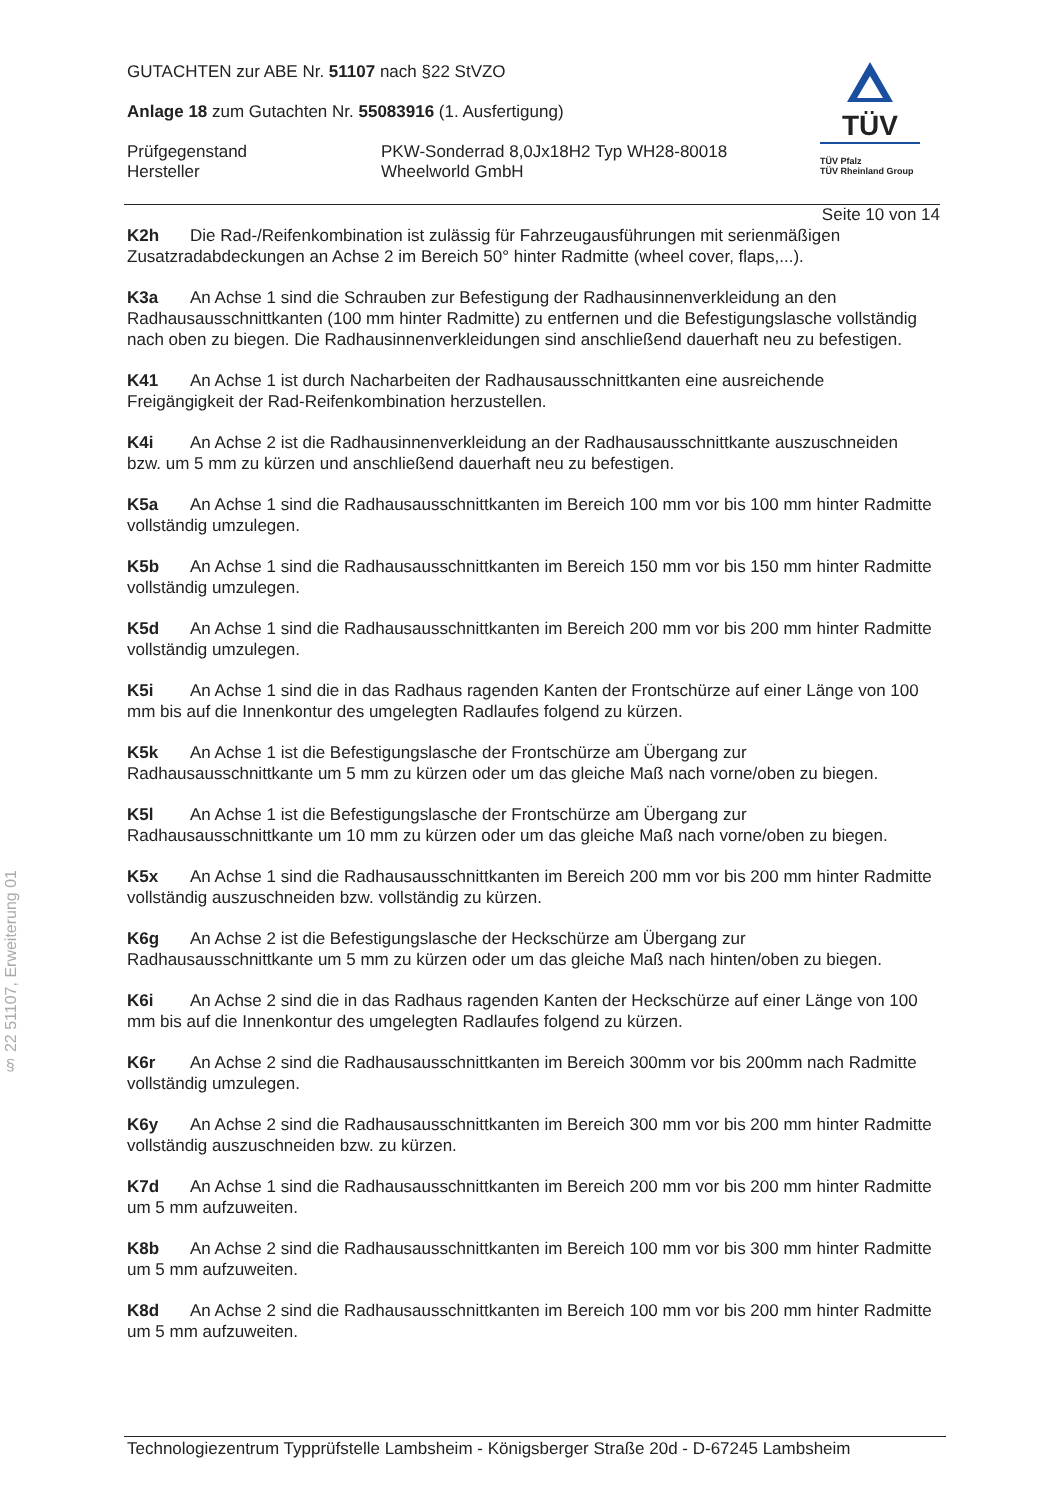TÜV
TÜV Pfalz
TÜV Rheinland Group
GUTACHTEN zur ABE Nr. 51107 nach §22 StVZO
Anlage 18 zum Gutachten Nr. 55083916 (1. Ausfertigung)
Prüfgegenstand PKW-Sonderrad 8,0Jx18H2 Typ WH28-80018
Hersteller Wheelworld GmbH
Seite 10 von 14
K2h Die Rad-/Reifenkombination ist zulässig für Fahrzeugausführungen mit serienmäßigen Zusatzradabdeckungen an Achse 2 im Bereich 50° hinter Radmitte (wheel cover, flaps,...).
K3a An Achse 1 sind die Schrauben zur Befestigung der Radhausinnenverkleidung an den Radhausausschnittkanten (100 mm hinter Radmitte) zu entfernen und die Befestigungslasche vollständig nach oben zu biegen. Die Radhausinnenverkleidungen sind anschließend dauerhaft neu zu befestigen.
K41 An Achse 1 ist durch Nacharbeiten der Radhausausschnittkanten eine ausreichende Freigängigkeit der Rad-Reifenkombination herzustellen.
K4i An Achse 2 ist die Radhausinnenverkleidung an der Radhausausschnittkante auszuschneiden bzw. um 5 mm zu kürzen und anschließend dauerhaft neu zu befestigen.
K5a An Achse 1 sind die Radhausausschnittkanten im Bereich 100 mm vor bis 100 mm hinter Radmitte vollständig umzulegen.
K5b An Achse 1 sind die Radhausausschnittkanten im Bereich 150 mm vor bis 150 mm hinter Radmitte vollständig umzulegen.
K5d An Achse 1 sind die Radhausausschnittkanten im Bereich 200 mm vor bis 200 mm hinter Radmitte vollständig umzulegen.
K5i An Achse 1 sind die in das Radhaus ragenden Kanten der Frontschürze auf einer Länge von 100 mm bis auf die Innenkontur des umgelegten Radlaufes folgend zu kürzen.
K5k An Achse 1 ist die Befestigungslasche der Frontschürze am Übergang zur Radhausausschnittkante um 5 mm zu kürzen oder um das gleiche Maß nach vorne/oben zu biegen.
K5l An Achse 1 ist die Befestigungslasche der Frontschürze am Übergang zur Radhausausschnittkante um 10 mm zu kürzen oder um das gleiche Maß nach vorne/oben zu biegen.
K5x An Achse 1 sind die Radhausausschnittkanten im Bereich 200 mm vor bis 200 mm hinter Radmitte vollständig auszuschneiden bzw. vollständig zu kürzen.
K6g An Achse 2 ist die Befestigungslasche der Heckschürze am Übergang zur Radhausausschnittkante um 5 mm zu kürzen oder um das gleiche Maß nach hinten/oben zu biegen.
K6i An Achse 2 sind die in das Radhaus ragenden Kanten der Heckschürze auf einer Länge von 100 mm bis auf die Innenkontur des umgelegten Radlaufes folgend zu kürzen.
K6r An Achse 2 sind die Radhausausschnittkanten im Bereich 300mm vor bis 200mm nach Radmitte vollständig umzulegen.
K6y An Achse 2 sind die Radhausausschnittkanten im Bereich 300 mm vor bis 200 mm hinter Radmitte vollständig auszuschneiden bzw. zu kürzen.
K7d An Achse 1 sind die Radhausausschnittkanten im Bereich 200 mm vor bis 200 mm hinter Radmitte um 5 mm aufzuweiten.
K8b An Achse 2 sind die Radhausausschnittkanten im Bereich 100 mm vor bis 300 mm hinter Radmitte um 5 mm aufzuweiten.
K8d An Achse 2 sind die Radhausausschnittkanten im Bereich 100 mm vor bis 200 mm hinter Radmitte um 5 mm aufzuweiten.
§ 22 51107, Erweiterung 01
Technologiezentrum Typprüfstelle Lambsheim - Königsberger Straße 20d - D-67245 Lambsheim